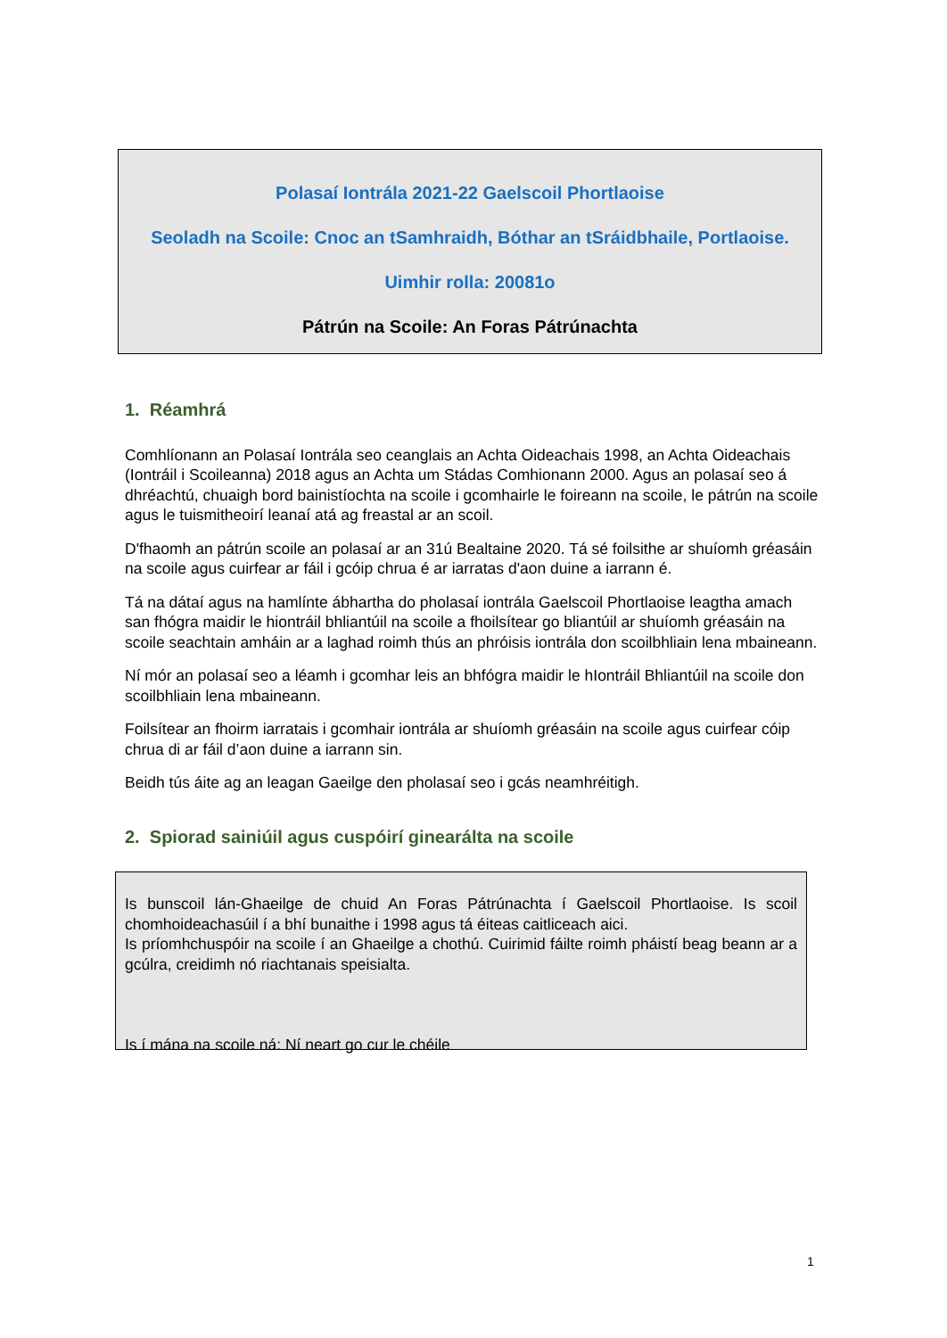Polasaí Iontrála 2021-22 Gaelscoil Phortlaoise
Seoladh na Scoile: Cnoc an tSamhraidh, Bóthar an tSráidbhaile, Portlaoise.
Uimhir rolla: 20081o
Pátrún na Scoile: An Foras Pátrúnachta
1. Réamhrá
Comhlíonann an Polasaí Iontrála seo ceanglais an Achta Oideachais 1998, an Achta Oideachais (Iontráil i Scoileanna) 2018 agus an Achta um Stádas Comhionann 2000. Agus an polasaí seo á dhréachtú, chuaigh bord bainistíochta na scoile i gcomhairle le foireann na scoile, le pátrún na scoile agus le tuismitheoirí leanaí atá ag freastal ar an scoil.
D'fhaomh an pátrún scoile an polasaí ar an 31ú Bealtaine 2020. Tá sé foilsithe ar shuíomh gréasáin na scoile agus cuirfear ar fáil i gcóip chrua é ar iarratas d'aon duine a iarrann é.
Tá na dátaí agus na hamlínte ábhartha do pholasaí iontrála Gaelscoil Phortlaoise leagtha amach san fhógra maidir le hiontráil bhliantúil na scoile a fhoilsítear go bliantúil ar shuíomh gréasáin na scoile seachtain amháin ar a laghad roimh thús an phróisis iontrála don scoilbhliain lena mbaineann.
Ní mór an polasaí seo a léamh i gcomhar leis an bhfógra maidir le hIontráil Bhliantúil na scoile don scoilbhliain lena mbaineann.
Foilsítear an fhoirm iarratais i gcomhair iontrála ar shuíomh gréasáin na scoile agus cuirfear cóip chrua di ar fáil d’aon duine a iarrann sin.
Beidh tús áite ag an leagan Gaeilge den pholasaí seo i gcás neamhréitigh.
2. Spiorad sainiúil agus cuspóirí ginearálta na scoile
Is bunscoil lán-Ghaeilge de chuid An Foras Pátrúnachta í Gaelscoil Phortlaoise. Is scoil chomhoideachasúil í a bhí bunaithe i 1998 agus tá éiteas caitliceach aici.
Is príomhchuspóir na scoile í an Ghaeilge a chothú. Cuirimid fáilte roimh pháistí beag beann ar a gcúlra, creidimh nó riachtanais speisialta.
Is í mána na scoile ná: Ní neart go cur le chéile
1